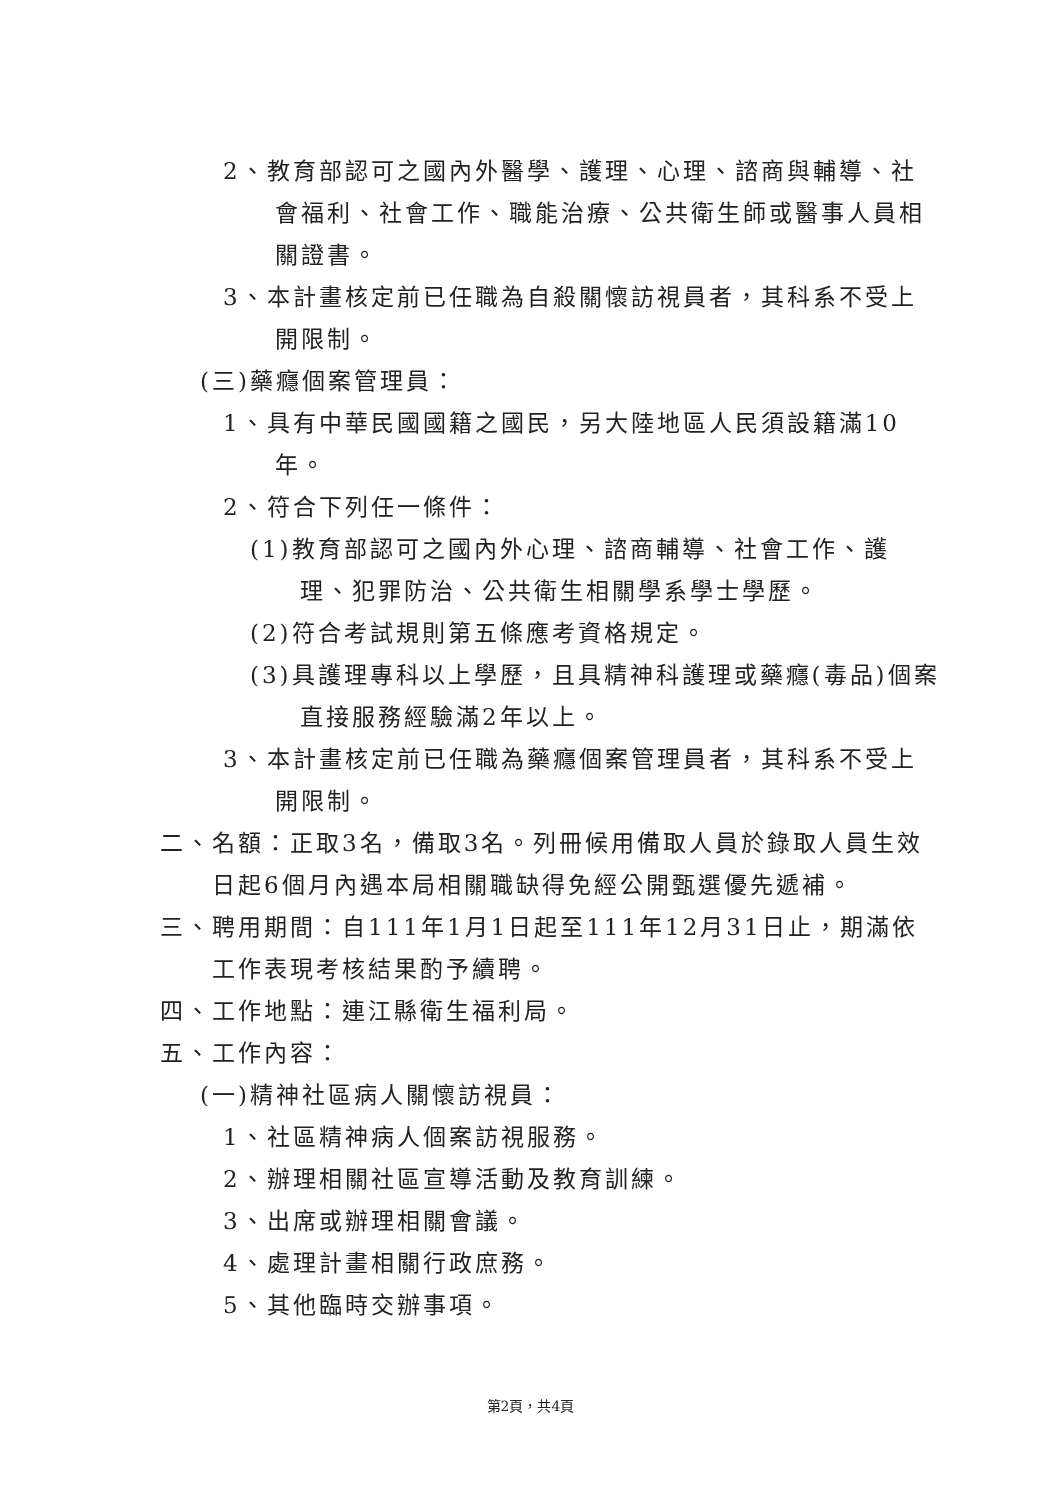2、教育部認可之國內外醫學、護理、心理、諮商與輔導、社會福利、社會工作、職能治療、公共衛生師或醫事人員相關證書。
3、本計畫核定前已任職為自殺關懷訪視員者，其科系不受上開限制。
(三)藥癮個案管理員：
1、具有中華民國國籍之國民，另大陸地區人民須設籍滿10年。
2、符合下列任一條件：
(1)教育部認可之國內外心理、諮商輔導、社會工作、護理、犯罪防治、公共衛生相關學系學士學歷。
(2)符合考試規則第五條應考資格規定。
(3)具護理專科以上學歷，且具精神科護理或藥癮(毒品)個案直接服務經驗滿2年以上。
3、本計畫核定前已任職為藥癮個案管理員者，其科系不受上開限制。
二、名額：正取3名，備取3名。列冊候用備取人員於錄取人員生效日起6個月內遇本局相關職缺得免經公開甄選優先遞補。
三、聘用期間：自111年1月1日起至111年12月31日止，期滿依工作表現考核結果酌予續聘。
四、工作地點：連江縣衛生福利局。
五、工作內容：
(一)精神社區病人關懷訪視員：
1、社區精神病人個案訪視服務。
2、辦理相關社區宣導活動及教育訓練。
3、出席或辦理相關會議。
4、處理計畫相關行政庶務。
5、其他臨時交辦事項。
第2頁，共4頁